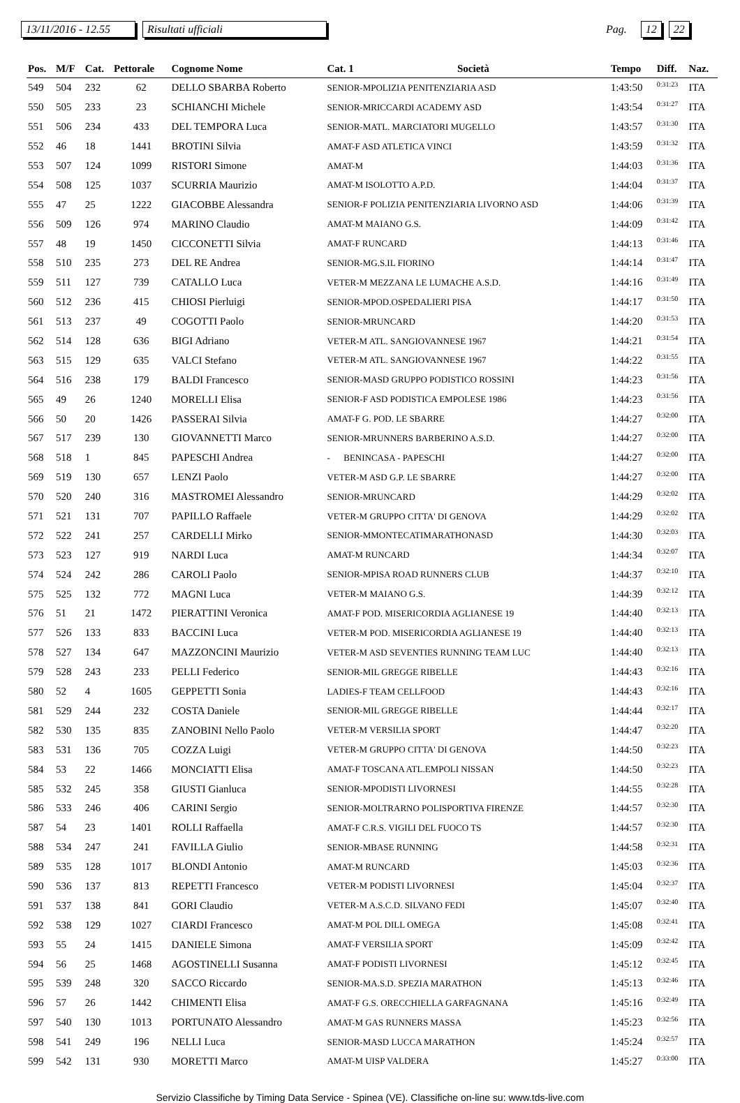13/11/2016 - 12.55 Risultati ufficiali Pag. 12 22
| Pos. | M/F | Cat. | Pettorale | Cognome Nome | Cat. 1 | Società | Tempo | Diff. | Naz. |
| --- | --- | --- | --- | --- | --- | --- | --- | --- | --- |
| 549 | 504 | 232 | 62 | DELLO SBARBA Roberto | SENIOR-MPOLIZIA PENITENZIARIA ASD | | 1:43:50 | 0:31:23 | ITA |
| 550 | 505 | 233 | 23 | SCHIANCHI Michele | SENIOR-MRICCARDI ACADEMY ASD | | 1:43:54 | 0:31:27 | ITA |
| 551 | 506 | 234 | 433 | DEL TEMPORA Luca | SENIOR-MATL. MARCIATORI MUGELLO | | 1:43:57 | 0:31:30 | ITA |
| 552 | 46 | 18 | 1441 | BROTINI Silvia | AMAT-F ASD ATLETICA VINCI | | 1:43:59 | 0:31:32 | ITA |
| 553 | 507 | 124 | 1099 | RISTORI Simone | AMAT-M | | 1:44:03 | 0:31:36 | ITA |
| 554 | 508 | 125 | 1037 | SCURRIA Maurizio | AMAT-M ISOLOTTO A.P.D. | | 1:44:04 | 0:31:37 | ITA |
| 555 | 47 | 25 | 1222 | GIACOBBE Alessandra | SENIOR-F POLIZIA PENITENZIARIA LIVORNO ASD | | 1:44:06 | 0:31:39 | ITA |
| 556 | 509 | 126 | 974 | MARINO Claudio | AMAT-M MAIANO G.S. | | 1:44:09 | 0:31:42 | ITA |
| 557 | 48 | 19 | 1450 | CICCONETTI Silvia | AMAT-F RUNCARD | | 1:44:13 | 0:31:46 | ITA |
| 558 | 510 | 235 | 273 | DEL RE Andrea | SENIOR-MG.S.IL FIORINO | | 1:44:14 | 0:31:47 | ITA |
| 559 | 511 | 127 | 739 | CATALLO Luca | VETER-M MEZZANA LE LUMACHE A.S.D. | | 1:44:16 | 0:31:49 | ITA |
| 560 | 512 | 236 | 415 | CHIOSI Pierluigi | SENIOR-MPOD.OSPEDALIERI PISA | | 1:44:17 | 0:31:50 | ITA |
| 561 | 513 | 237 | 49 | COGOTTI Paolo | SENIOR-MRUNCARD | | 1:44:20 | 0:31:53 | ITA |
| 562 | 514 | 128 | 636 | BIGI Adriano | VETER-M ATL. SANGIOVANNESE 1967 | | 1:44:21 | 0:31:54 | ITA |
| 563 | 515 | 129 | 635 | VALCI Stefano | VETER-M ATL. SANGIOVANNESE 1967 | | 1:44:22 | 0:31:55 | ITA |
| 564 | 516 | 238 | 179 | BALDI Francesco | SENIOR-MASD GRUPPO PODISTICO ROSSINI | | 1:44:23 | 0:31:56 | ITA |
| 565 | 49 | 26 | 1240 | MORELLI Elisa | SENIOR-F ASD PODISTICA EMPOLESE 1986 | | 1:44:23 | 0:31:56 | ITA |
| 566 | 50 | 20 | 1426 | PASSERAI Silvia | AMAT-F G. POD. LE SBARRE | | 1:44:27 | 0:32:00 | ITA |
| 567 | 517 | 239 | 130 | GIOVANNETTI Marco | SENIOR-MRUNNERS BARBERINO A.S.D. | | 1:44:27 | 0:32:00 | ITA |
| 568 | 518 | 1 | 845 | PAPESCHI Andrea | - BENINCASA - PAPESCHI | | 1:44:27 | 0:32:00 | ITA |
| 569 | 519 | 130 | 657 | LENZI Paolo | VETER-M ASD G.P. LE SBARRE | | 1:44:27 | 0:32:00 | ITA |
| 570 | 520 | 240 | 316 | MASTROMEI Alessandro | SENIOR-MRUNCARD | | 1:44:29 | 0:32:02 | ITA |
| 571 | 521 | 131 | 707 | PAPILLO Raffaele | VETER-M GRUPPO CITTA' DI GENOVA | | 1:44:29 | 0:32:02 | ITA |
| 572 | 522 | 241 | 257 | CARDELLI Mirko | SENIOR-MMONTECATIMARATHONASD | | 1:44:30 | 0:32:03 | ITA |
| 573 | 523 | 127 | 919 | NARDI Luca | AMAT-M RUNCARD | | 1:44:34 | 0:32:07 | ITA |
| 574 | 524 | 242 | 286 | CAROLI Paolo | SENIOR-MPISA ROAD RUNNERS CLUB | | 1:44:37 | 0:32:10 | ITA |
| 575 | 525 | 132 | 772 | MAGNI Luca | VETER-M MAIANO G.S. | | 1:44:39 | 0:32:12 | ITA |
| 576 | 51 | 21 | 1472 | PIERATTINI Veronica | AMAT-F POD. MISERICORDIA AGLIANESE 19 | | 1:44:40 | 0:32:13 | ITA |
| 577 | 526 | 133 | 833 | BACCINI Luca | VETER-M POD. MISERICORDIA AGLIANESE 19 | | 1:44:40 | 0:32:13 | ITA |
| 578 | 527 | 134 | 647 | MAZZONCINI Maurizio | VETER-M ASD SEVENTIES RUNNING TEAM LUC | | 1:44:40 | 0:32:13 | ITA |
| 579 | 528 | 243 | 233 | PELLI Federico | SENIOR-MIL GREGGE RIBELLE | | 1:44:43 | 0:32:16 | ITA |
| 580 | 52 | 4 | 1605 | GEPPETTI Sonia | LADIES-F TEAM CELLFOOD | | 1:44:43 | 0:32:16 | ITA |
| 581 | 529 | 244 | 232 | COSTA Daniele | SENIOR-MIL GREGGE RIBELLE | | 1:44:44 | 0:32:17 | ITA |
| 582 | 530 | 135 | 835 | ZANOBINI Nello Paolo | VETER-M VERSILIA SPORT | | 1:44:47 | 0:32:20 | ITA |
| 583 | 531 | 136 | 705 | COZZA Luigi | VETER-M GRUPPO CITTA' DI GENOVA | | 1:44:50 | 0:32:23 | ITA |
| 584 | 53 | 22 | 1466 | MONCIATTI Elisa | AMAT-F TOSCANA ATL.EMPOLI NISSAN | | 1:44:50 | 0:32:23 | ITA |
| 585 | 532 | 245 | 358 | GIUSTI Gianluca | SENIOR-MPODISTI LIVORNESI | | 1:44:55 | 0:32:28 | ITA |
| 586 | 533 | 246 | 406 | CARINI Sergio | SENIOR-MOLTRARNO POLISPORTIVA FIRENZE | | 1:44:57 | 0:32:30 | ITA |
| 587 | 54 | 23 | 1401 | ROLLI Raffaella | AMAT-F C.R.S. VIGILI DEL FUOCO TS | | 1:44:57 | 0:32:30 | ITA |
| 588 | 534 | 247 | 241 | FAVILLA Giulio | SENIOR-MBASE RUNNING | | 1:44:58 | 0:32:31 | ITA |
| 589 | 535 | 128 | 1017 | BLONDI Antonio | AMAT-M RUNCARD | | 1:45:03 | 0:32:36 | ITA |
| 590 | 536 | 137 | 813 | REPETTI Francesco | VETER-M PODISTI LIVORNESI | | 1:45:04 | 0:32:37 | ITA |
| 591 | 537 | 138 | 841 | GORI Claudio | VETER-M A.S.C.D. SILVANO FEDI | | 1:45:07 | 0:32:40 | ITA |
| 592 | 538 | 129 | 1027 | CIARDI Francesco | AMAT-M POL DILL OMEGA | | 1:45:08 | 0:32:41 | ITA |
| 593 | 55 | 24 | 1415 | DANIELE Simona | AMAT-F VERSILIA SPORT | | 1:45:09 | 0:32:42 | ITA |
| 594 | 56 | 25 | 1468 | AGOSTINELLI Susanna | AMAT-F PODISTI LIVORNESI | | 1:45:12 | 0:32:45 | ITA |
| 595 | 539 | 248 | 320 | SACCO Riccardo | SENIOR-MA.S.D. SPEZIA MARATHON | | 1:45:13 | 0:32:46 | ITA |
| 596 | 57 | 26 | 1442 | CHIMENTI Elisa | AMAT-F G.S. ORECCHIELLA GARFAGNANA | | 1:45:16 | 0:32:49 | ITA |
| 597 | 540 | 130 | 1013 | PORTUNATO Alessandro | AMAT-M GAS RUNNERS MASSA | | 1:45:23 | 0:32:56 | ITA |
| 598 | 541 | 249 | 196 | NELLI Luca | SENIOR-MASD LUCCA MARATHON | | 1:45:24 | 0:32:57 | ITA |
| 599 | 542 | 131 | 930 | MORETTI Marco | AMAT-M UISP VALDERA | | 1:45:27 | 0:33:00 | ITA |
Servizio Classifiche by Timing Data Service - Spinea (VE). Classifiche on-line su: www.tds-live.com